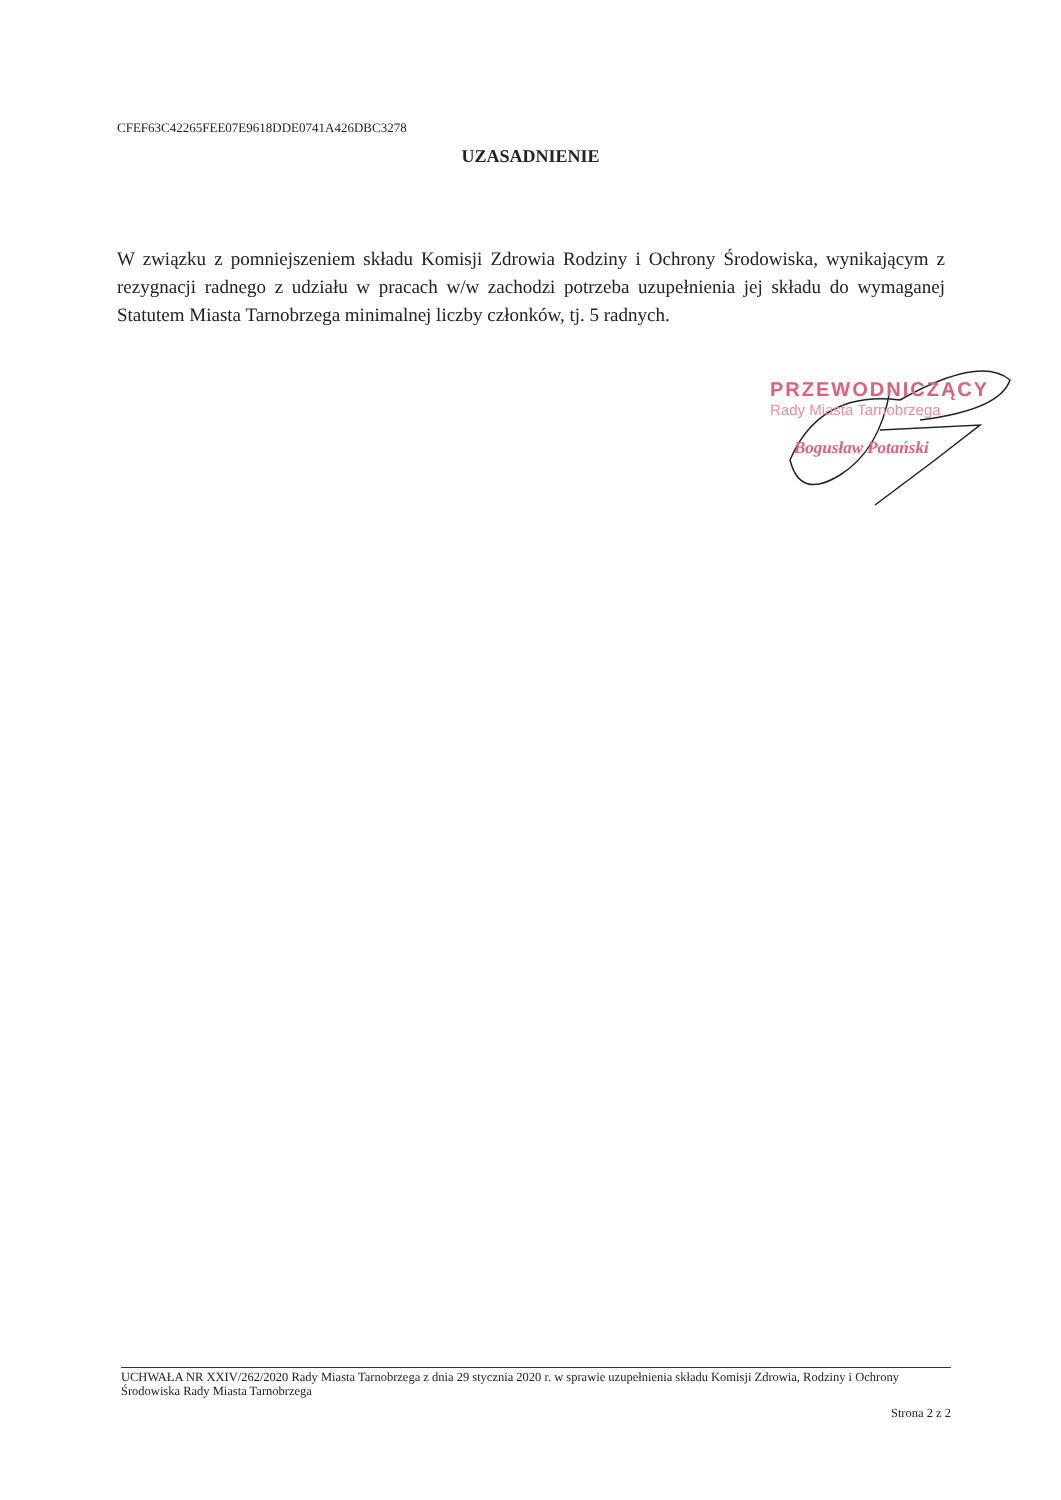CFEF63C42265FEE07E9618DDE0741A426DBC3278
UZASADNIENIE
W związku z pomniejszeniem składu Komisji Zdrowia Rodziny i Ochrony Środowiska, wynikającym z rezygnacji radnego z udziału w pracach w/w zachodzi potrzeba uzupełnienia jej składu do wymaganej Statutem Miasta Tarnobrzega minimalnej liczby członków, tj. 5 radnych.
PRZEWODNICZĄCY
Rady Miasta Tarnobrzega
Bogusław Potański
UCHWAŁA NR XXIV/262/2020 Rady Miasta Tarnobrzega z dnia 29 stycznia 2020 r. w sprawie uzupełnienia składu Komisji Zdrowia, Rodziny i Ochrony Środowiska Rady Miasta Tarnobrzega
Strona 2 z 2